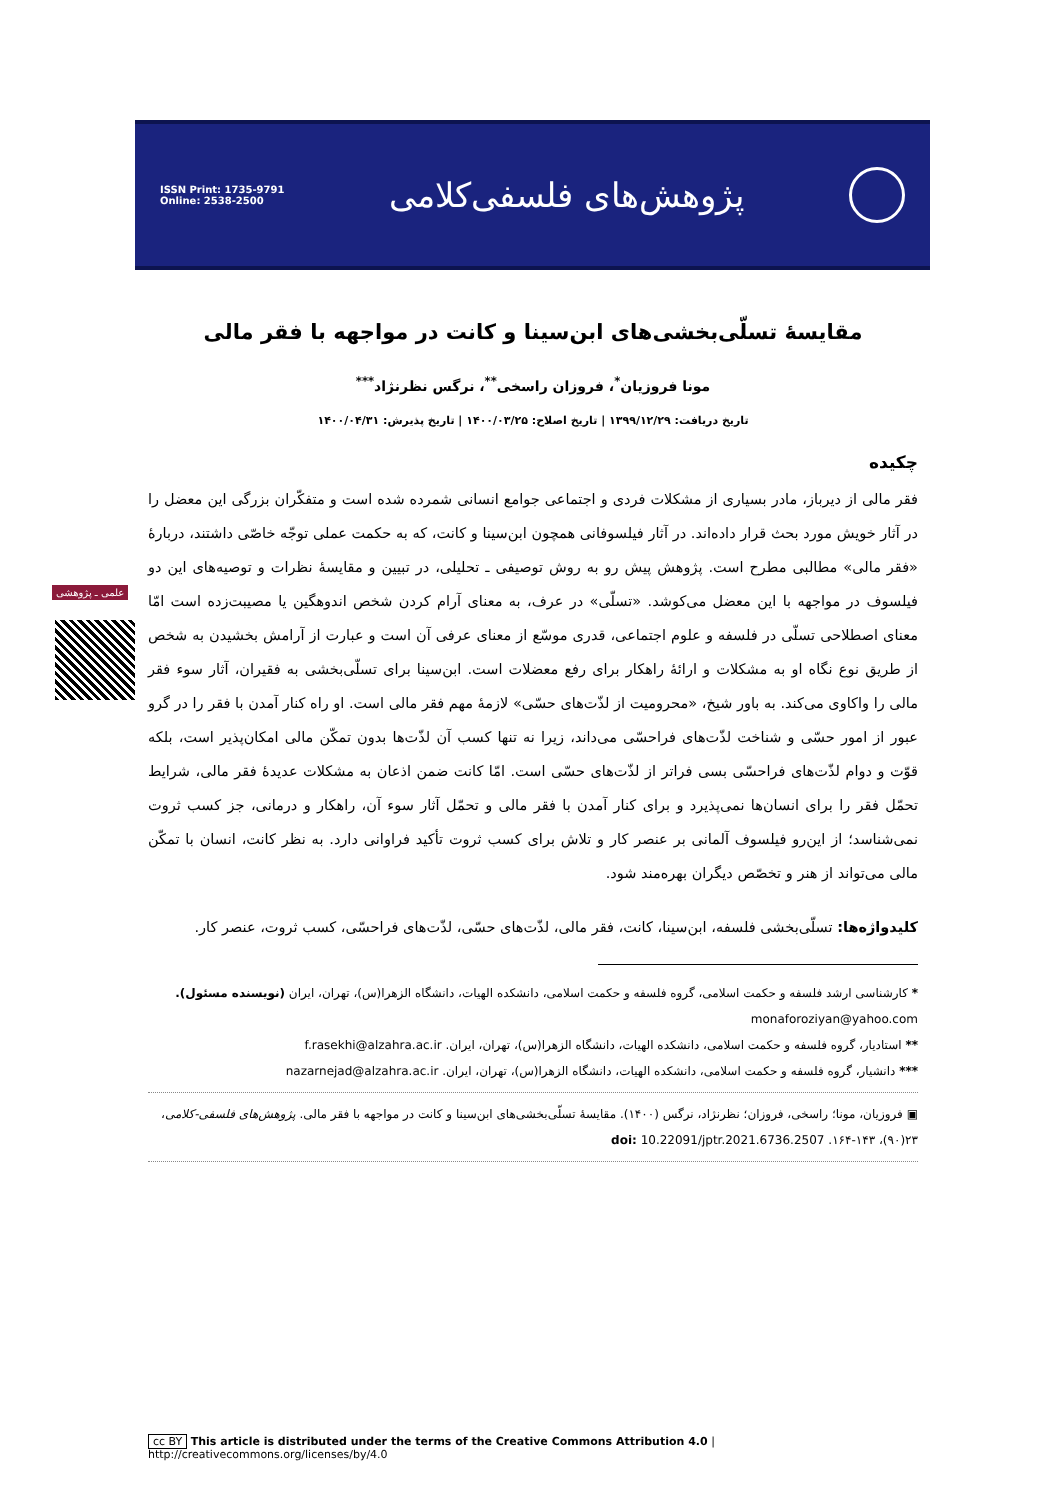ISSN Print: 1735-9791
Online: 2538-2500
پژوهش‌های فلسفی‌کلامی
علمی ـ پژوهشی
مقایسۀ تسلّی‌بخشی‌های ابن‌سینا و کانت در مواجهه با فقر مالی
مونا فروزیان<sup>*</sup>، فروزان راسخی<sup>**</sup>، نرگس نظرنژاد<sup>***</sup>
تاریخ دریافت: ۱۳۹۹/۱۲/۲۹ | تاریخ اصلاح: ۱۴۰۰/۰۳/۲۵ | تاریخ پذیرش: ۱۴۰۰/۰۴/۳۱
چکیده
فقر مالی از دیرباز، مادر بسیاری از مشکلات فردی و اجتماعی جوامع انسانی شمرده شده است و متفکّران بزرگی این معضل را در آثار خویش مورد بحث قرار داده‌اند. در آثار فیلسوفانی همچون ابن‌سینا و کانت، که به حکمت عملی توجّه خاصّی داشتند، دربارۀ «فقر مالی» مطالبی مطرح است. پژوهش پیش رو به روش توصیفی ـ تحلیلی، در تبیین و مقایسۀ نظرات و توصیه‌های این دو فیلسوف در مواجهه با این معضل می‌کوشد. «تسلّی» در عرف، به معنای آرام کردن شخص اندوهگین یا مصیبت‌زده است امّا معنای اصطلاحی تسلّی در فلسفه و علوم اجتماعی، قدری موسّع از معنای عرفی آن است و عبارت از آرامش بخشیدن به شخص از طریق نوع نگاه او به مشکلات و ارائۀ راهکار برای رفع معضلات است. ابن‌سینا برای تسلّی‌بخشی به فقیران، آثار سوء فقر مالی را واکاوی می‌کند. به باور شیخ، «محرومیت از لذّت‌های حسّی» لازمۀ مهم فقر مالی است. او راه کنار آمدن با فقر را در گرو عبور از امور حسّی و شناخت لذّت‌های فراحسّی می‌داند، زیرا نه تنها کسب آن لذّت‌ها بدون تمکّن مالی امکان‌پذیر است، بلکه قوّت و دوام لذّت‌های فراحسّی بسی فراتر از لذّت‌های حسّی است. امّا کانت ضمن اذعان به مشکلات عدیدۀ فقر مالی، شرایط تحمّل فقر را برای انسان‌ها نمی‌پذیرد و برای کنار آمدن با فقر مالی و تحمّل آثار سوء آن، راهکار و درمانی، جز کسب ثروت نمی‌شناسد؛ از این‌رو فیلسوف آلمانی بر عنصر کار و تلاش برای کسب ثروت تأکید فراوانی دارد. به نظر کانت، انسان با تمکّن مالی می‌تواند از هنر و تخصّص دیگران بهره‌مند شود.
کلیدواژه‌ها: تسلّی‌بخشی فلسفه، ابن‌سینا، کانت، فقر مالی، لذّت‌های حسّی، لذّت‌های فراحسّی، کسب ثروت، عنصر کار.
* کارشناسی ارشد فلسفه و حکمت اسلامی، گروه فلسفه و حکمت اسلامی، دانشکده الهیات، دانشگاه الزهرا(س)، تهران، ایران (نویسنده مسئول). monaforoziyan@yahoo.com
** استادیار، گروه فلسفه و حکمت اسلامی، دانشکده الهیات، دانشگاه الزهرا(س)، تهران، ایران. f.rasekhi@alzahra.ac.ir
*** دانشیار، گروه فلسفه و حکمت اسلامی، دانشکده الهیات، دانشگاه الزهرا(س)، تهران، ایران. nazarnejad@alzahra.ac.ir
▣ فروزیان، مونا؛ راسخی، فروزان؛ نظرنژاد، نرگس (۱۴۰۰). مقایسۀ تسلّی‌بخشی‌های ابن‌سینا و کانت در مواجهه با فقر مالی. پژوهش‌های فلسفی-کلامی، ۲۳(۹۰)، ۱۴۳-۱۶۴. doi: 10.22091/jptr.2021.6736.2507
cc BY This article is distributed under the terms of the Creative Commons Attribution 4.0 | http://creativecommons.org/licenses/by/4.0